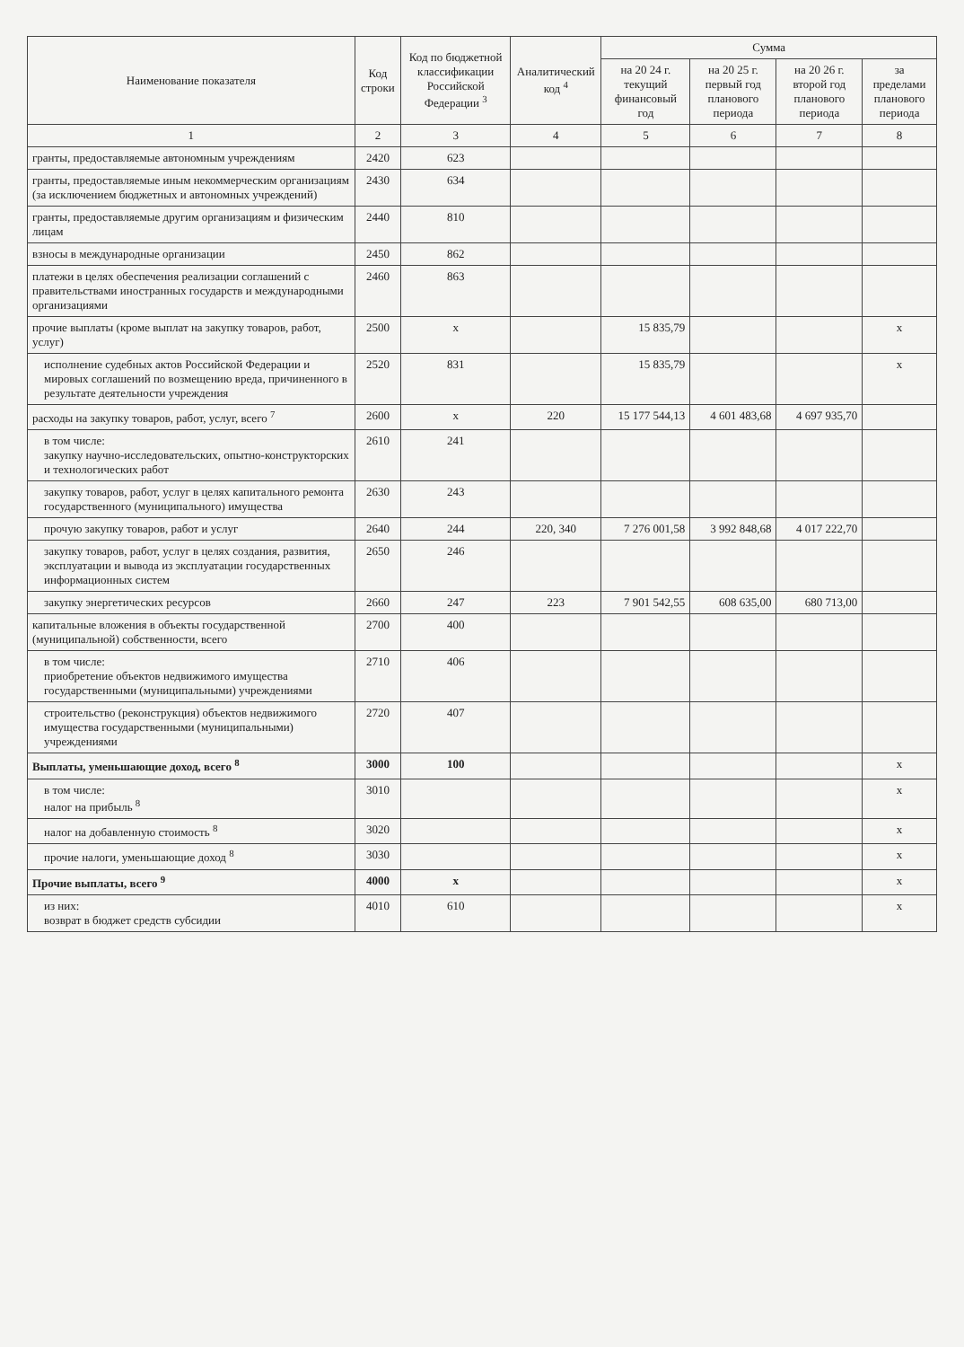| Наименование показателя | Код строки | Код по бюджетной классификации Российской Федерации <sup>3</sup> | Аналитический код <sup>4</sup> | Сумма | | | |
| --- | --- | --- | --- | --- | --- | --- | --- |
| | | | | на 20 24 г. текущий финансовый год | на 20 25 г. первый год планового периода | на 20 26 г. второй год планового периода | за пределами планового периода |
| 1 | 2 | 3 | 4 | 5 | 6 | 7 | 8 |
| гранты, предоставляемые автономным учреждениям | 2420 | 623 | | | | | |
| гранты, предоставляемые иным некоммерческим организациям (за исключением бюджетных и автономных учреждений) | 2430 | 634 | | | | | |
| гранты, предоставляемые другим организациям и физическим лицам | 2440 | 810 | | | | | |
| взносы в международные организации | 2450 | 862 | | | | | |
| платежи в целях обеспечения реализации соглашений с правительствами иностранных государств и международными организациями | 2460 | 863 | | | | | |
| прочие выплаты (кроме выплат на закупку товаров, работ, услуг) | 2500 | х | | 15 835,79 | | | х |
| исполнение судебных актов Российской Федерации и мировых соглашений по возмещению вреда, причиненного в результате деятельности учреждения | 2520 | 831 | | 15 835,79 | | | х |
| расходы на закупку товаров, работ, услуг, всего <sup>7</sup> | 2600 | х | 220 | 15 177 544,13 | 4 601 483,68 | 4 697 935,70 | |
| в том числе: закупку научно-исследовательских, опытно-конструкторских и технологических работ | 2610 | 241 | | | | | |
| закупку товаров, работ, услуг в целях капитального ремонта государственного (муниципального) имущества | 2630 | 243 | | | | | |
| прочую закупку товаров, работ и услуг | 2640 | 244 | 220, 340 | 7 276 001,58 | 3 992 848,68 | 4 017 222,70 | |
| закупку товаров, работ, услуг в целях создания, развития, эксплуатации и вывода из эксплуатации государственных информационных систем | 2650 | 246 | | | | | |
| закупку энергетических ресурсов | 2660 | 247 | 223 | 7 901 542,55 | 608 635,00 | 680 713,00 | |
| капитальные вложения в объекты государственной (муниципальной) собственности, всего | 2700 | 400 | | | | | |
| в том числе: приобретение объектов недвижимого имущества государственными (муниципальными) учреждениями | 2710 | 406 | | | | | |
| строительство (реконструкция) объектов недвижимого имущества государственными (муниципальными) учреждениями | 2720 | 407 | | | | | |
| Выплаты, уменьшающие доход, всего <sup>8</sup> | 3000 | 100 | | | | | х |
| в том числе: налог на прибыль <sup>8</sup> | 3010 | | | | | | х |
| налог на добавленную стоимость <sup>8</sup> | 3020 | | | | | | х |
| прочие налоги, уменьшающие доход <sup>8</sup> | 3030 | | | | | | х |
| Прочие выплаты, всего <sup>9</sup> | 4000 | х | | | | | х |
| из них: возврат в бюджет средств субсидии | 4010 | 610 | | | | | х |